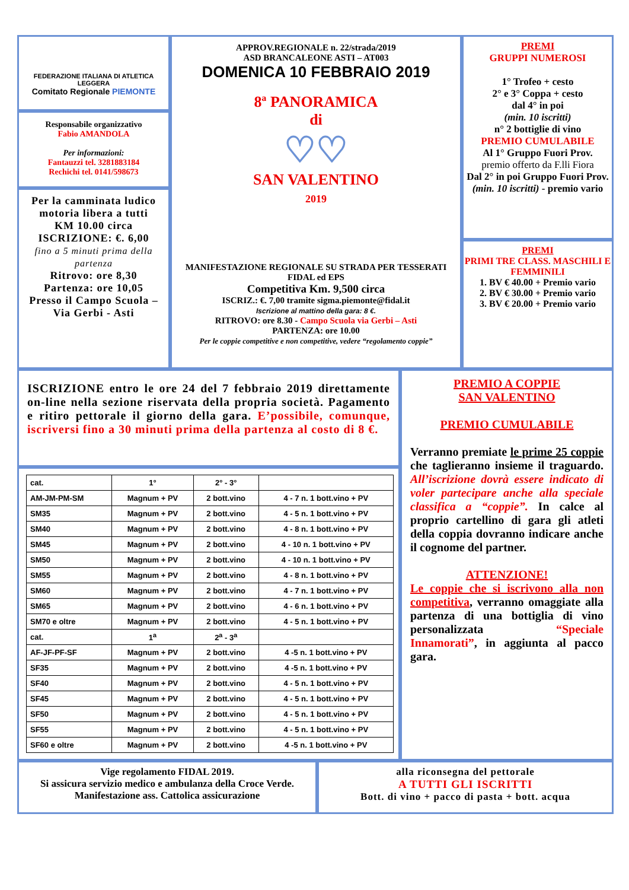FEDERAZIONE ITALIANA DI ATLETICA LEGGERA
Comitato Regionale PIEMONTE
Responsabile organizzativo
Fabio AMANDOLA
Per informazioni:
Fantauzzi tel. 3281883184
Rechichi tel. 0141/598673
Per la camminata ludico motoria libera a tutti
KM 10.00 circa
ISCRIZIONE: €. 6,00
fino a 5 minuti prima della partenza
Ritrovo: ore 8,30
Partenza: ore 10,05
Presso il Campo Scuola – Via Gerbi - Asti
APPROV.REGIONALE n. 22/strada/2019
ASD BRANCALEONE ASTI – AT003
DOMENICA 10 FEBBRAIO 2019
8ª PANORAMICA
di
♡♡
SAN VALENTINO
2019
MANIFESTAZIONE REGIONALE SU STRADA PER TESSERATI FIDAL ed EPS
Competitiva Km. 9,500 circa
ISCRIZ.: €. 7,00 tramite sigma.piemonte@fidal.it
Iscrizione al mattino della gara: 8 €.
RITROVO: ore 8.30 - Campo Scuola via Gerbi – Asti
PARTENZA: ore 10.00
Per le coppie competitive e non competitive, vedere “regolamento coppie”
PREMI
GRUPPI NUMEROSI
1° Trofeo + cesto
2° e 3° Coppa + cesto
dal 4° in poi
(min. 10 iscritti)
n° 2 bottiglie di vino
PREMIO CUMULABILE
Al 1° Gruppo Fuori Prov.
premio offerto da F.lli Fiora
Dal 2° in poi Gruppo Fuori Prov. (min. 10 iscritti) - premio vario
PREMI
PRIMI TRE CLASS. MASCHILI E FEMMINILI
1. BV € 40.00 + Premio vario
2. BV € 30.00 + Premio vario
3. BV € 20.00 + Premio vario
ISCRIZIONE entro le ore 24 del 7 febbraio 2019 direttamente on-line nella sezione riservata della propria società. Pagamento e ritiro pettorale il giorno della gara. E’possibile, comunque, iscriversi fino a 30 minuti prima della partenza al costo di 8 €.
| cat. | 1° | 2° - 3° | |
| AM-JM-PM-SM | Magnum + PV | 2 bott.vino | 4 - 7 n. 1 bott.vino + PV |
| SM35 | Magnum + PV | 2 bott.vino | 4 - 5 n. 1 bott.vino + PV |
| SM40 | Magnum + PV | 2 bott.vino | 4 - 8 n. 1 bott.vino + PV |
| SM45 | Magnum + PV | 2 bott.vino | 4 - 10 n. 1 bott.vino + PV |
| SM50 | Magnum + PV | 2 bott.vino | 4 - 10 n. 1 bott.vino + PV |
| SM55 | Magnum + PV | 2 bott.vino | 4 - 8 n. 1 bott.vino + PV |
| SM60 | Magnum + PV | 2 bott.vino | 4 - 7 n. 1 bott.vino + PV |
| SM65 | Magnum + PV | 2 bott.vino | 4 - 6 n. 1 bott.vino + PV |
| SM70 e oltre | Magnum + PV | 2 bott.vino | 4 - 5 n. 1 bott.vino + PV |
| cat. | 1<sup>a</sup> | 2<sup>a</sup> - 3<sup>a</sup> | |
| AF-JF-PF-SF | Magnum + PV | 2 bott.vino | 4 -5 n. 1 bott.vino + PV |
| SF35 | Magnum + PV | 2 bott.vino | 4 -5 n. 1 bott.vino + PV |
| SF40 | Magnum + PV | 2 bott.vino | 4 - 5 n. 1 bott.vino + PV |
| SF45 | Magnum + PV | 2 bott.vino | 4 - 5 n. 1 bott.vino + PV |
| SF50 | Magnum + PV | 2 bott.vino | 4 - 5 n. 1 bott.vino + PV |
| SF55 | Magnum + PV | 2 bott.vino | 4 - 5 n. 1 bott.vino + PV |
| SF60 e oltre | Magnum + PV | 2 bott.vino | 4 -5 n. 1 bott.vino + PV |
PREMIO A COPPIE
SAN VALENTINO
PREMIO CUMULABILE
Verranno premiate le prime 25 coppie che taglieranno insieme il traguardo. All’iscrizione dovrà essere indicato di voler partecipare anche alla speciale classifica a “coppie”. In calce al proprio cartellino di gara gli atleti della coppia dovranno indicare anche il cognome del partner.
ATTENZIONE!
Le coppie che si iscrivono alla non competitiva, verranno omaggiate alla partenza di una bottiglia di vino personalizzata “Speciale Innamorati”, in aggiunta al pacco gara.
Vige regolamento FIDAL 2019.
Si assicura servizio medico e ambulanza della Croce Verde. Manifestazione ass. Cattolica assicurazione
alla riconsegna del pettorale
A TUTTI GLI ISCRITTI
Bott. di vino + pacco di pasta + bott. acqua